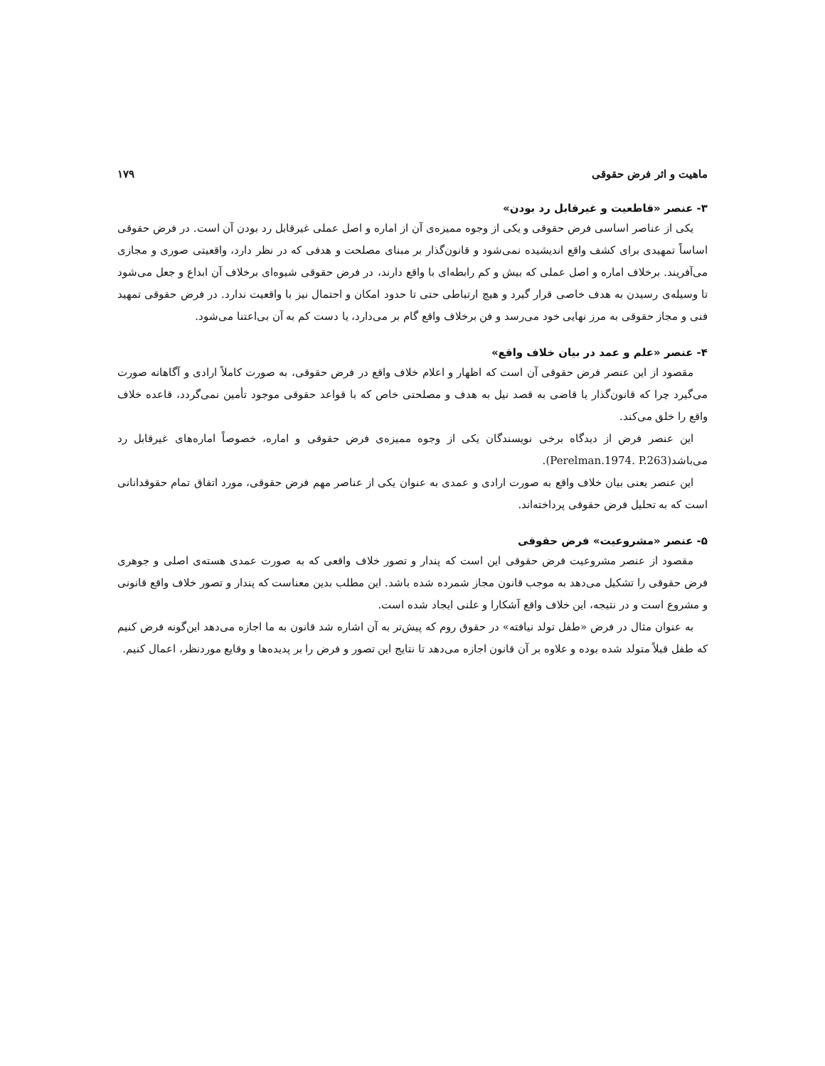ماهیت و اثر فرض حقوقی ۱۷۹
۳- عنصر «قاطعیت و غیرقابل رد بودن»
یکی از عناصر اساسی فرض حقوقی و یکی از وجوه ممیزه‌ی آن از اماره و اصل عملی غیرقابل رد بودن آن است. در فرض حقوقی اساساً تمهیدی برای کشف واقع اندیشیده نمی‌شود و قانون‌گذار بر مبنای مصلحت و هدفی که در نظر دارد، واقعیتی صوری و مجازی می‌آفریند. برخلاف اماره و اصل عملی که بیش و کم رابطه‌ای با واقع دارند، در فرض حقوقی شیوه‌ای برخلاف آن ابداع و جعل می‌شود تا وسیله‌ی رسیدن به هدف خاصی قرار گیرد و هیچ ارتباطی حتی تا حدود امکان و احتمال نیز با واقعیت ندارد. در فرض حقوقی تمهید فنی و مجاز حقوقی به مرز نهایی خود می‌رسد و فن برخلاف واقع گام بر می‌دارد، یا دست کم به آن بی‌اعتنا می‌شود.
۴- عنصر «علم و عمد در بیان خلاف واقع»
مقصود از این عنصر فرض حقوقی آن است که اظهار و اعلام خلاف واقع در فرض حقوقی، به صورت کاملاً ارادی و آگاهانه صورت می‌گیرد چرا که قانون‌گذار یا قاضی به قصد نیل به هدف و مصلحتی خاص که با قواعد حقوقی موجود تأمین نمی‌گردد، قاعده خلاف واقع را خلق می‌کند.
این عنصر فرض از دیدگاه برخی نویسندگان یکی از وجوه ممیزه‌ی فرض حقوقی و اماره، خصوصاً اماره‌های غیرقابل رد می‌باشد(Perelman.1974. P.263).
این عنصر یعنی بیان خلاف واقع به صورت ارادی و عمدی به عنوان یکی از عناصر مهم فرض حقوقی، مورد اتفاق تمام حقوقدانانی است که به تحلیل فرض حقوقی پرداخته‌اند.
۵- عنصر «مشروعیت» فرض حقوقی
مقصود از عنصر مشروعیت فرض حقوقی این است که پندار و تصور خلاف واقعی که به صورت عمدی هسته‌ی اصلی و جوهری فرض حقوقی را تشکیل می‌دهد به موجب قانون مجاز شمرده شده باشد. این مطلب بدین معناست که پندار و تصور خلاف واقع قانونی و مشروع است و در نتیجه، این خلاف واقع آشکارا و علنی ایجاد شده است.
به عنوان مثال در فرض «طفل تولد نیافته» در حقوق روم که پیش‌تر به آن اشاره شد قانون به ما اجازه می‌دهد این‌گونه فرض کنیم که طفل قبلاً متولد شده بوده و علاوه بر آن قانون اجازه می‌دهد تا نتایج این تصور و فرض را بر پدیده‌ها و وقایع موردنظر، اعمال کنیم.